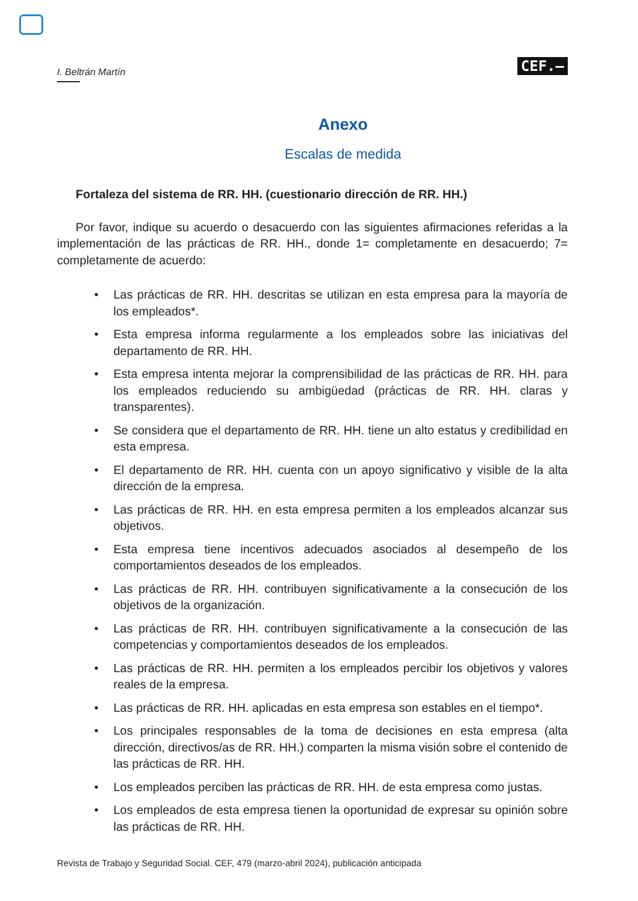I. Beltrán Martín
CEF.–
Anexo
Escalas de medida
Fortaleza del sistema de RR. HH. (cuestionario dirección de RR. HH.)
Por favor, indique su acuerdo o desacuerdo con las siguientes afirmaciones referidas a la implementación de las prácticas de RR. HH., donde 1= completamente en desacuerdo; 7= completamente de acuerdo:
• Las prácticas de RR. HH. descritas se utilizan en esta empresa para la mayoría de los empleados*.
• Esta empresa informa regularmente a los empleados sobre las iniciativas del departamento de RR. HH.
• Esta empresa intenta mejorar la comprensibilidad de las prácticas de RR. HH. para los empleados reduciendo su ambigüedad (prácticas de RR. HH. claras y transparentes).
• Se considera que el departamento de RR. HH. tiene un alto estatus y credibilidad en esta empresa.
• El departamento de RR. HH. cuenta con un apoyo significativo y visible de la alta dirección de la empresa.
• Las prácticas de RR. HH. en esta empresa permiten a los empleados alcanzar sus objetivos.
• Esta empresa tiene incentivos adecuados asociados al desempeño de los comportamientos deseados de los empleados.
• Las prácticas de RR. HH. contribuyen significativamente a la consecución de los objetivos de la organización.
• Las prácticas de RR. HH. contribuyen significativamente a la consecución de las competencias y comportamientos deseados de los empleados.
• Las prácticas de RR. HH. permiten a los empleados percibir los objetivos y valores reales de la empresa.
• Las prácticas de RR. HH. aplicadas en esta empresa son estables en el tiempo*.
• Los principales responsables de la toma de decisiones en esta empresa (alta dirección, directivos/as de RR. HH.) comparten la misma visión sobre el contenido de las prácticas de RR. HH.
• Los empleados perciben las prácticas de RR. HH. de esta empresa como justas.
• Los empleados de esta empresa tienen la oportunidad de expresar su opinión sobre las prácticas de RR. HH.
Revista de Trabajo y Seguridad Social. CEF, 479 (marzo-abril 2024), publicación anticipada